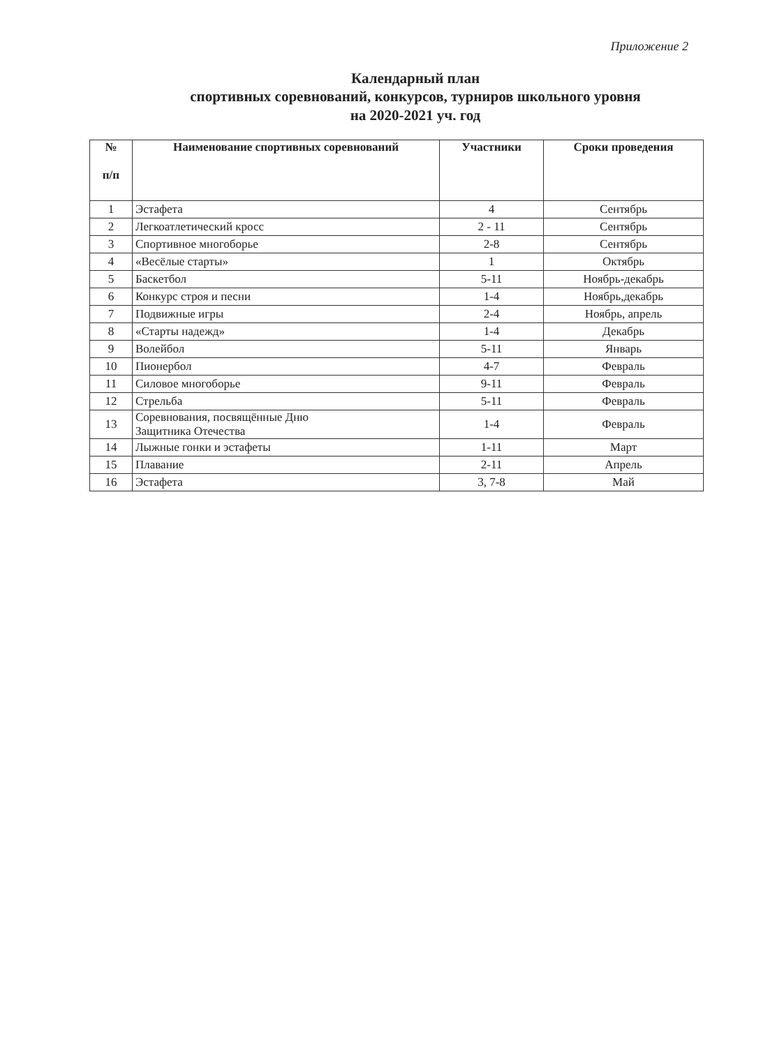Приложение 2
Календарный план
спортивных соревнований, конкурсов, турниров школьного уровня
на 2020-2021 уч. год
| № п/п | Наименование спортивных соревнований | Участники | Сроки проведения |
| --- | --- | --- | --- |
| 1 | Эстафета | 4 | Сентябрь |
| 2 | Легкоатлетический кросс | 2 - 11 | Сентябрь |
| 3 | Спортивное многоборье | 2-8 | Сентябрь |
| 4 | «Весёлые старты» | 1 | Октябрь |
| 5 | Баскетбол | 5-11 | Ноябрь-декабрь |
| 6 | Конкурс строя и песни | 1-4 | Ноябрь,декабрь |
| 7 | Подвижные игры | 2-4 | Ноябрь, апрель |
| 8 | «Старты надежд» | 1-4 | Декабрь |
| 9 | Волейбол | 5-11 | Январь |
| 10 | Пионербол | 4-7 | Февраль |
| 11 | Силовое многоборье | 9-11 | Февраль |
| 12 | Стрельба | 5-11 | Февраль |
| 13 | Соревнования, посвящённые Дню Защитника Отечества | 1-4 | Февраль |
| 14 | Лыжные гонки и эстафеты | 1-11 | Март |
| 15 | Плавание | 2-11 | Апрель |
| 16 | Эстафета | 3, 7-8 | Май |